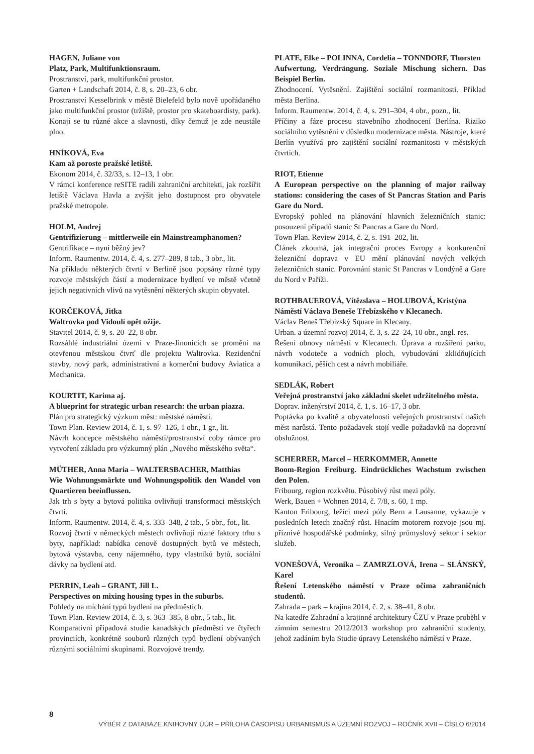HAGEN, Juliane von
Platz, Park, Multifunktionsraum.
Prostranství, park, multifunkční prostor.
Garten + Landschaft 2014, č. 8, s. 20–23, 6 obr.
Prostranství Kesselbrink v městě Bielefeld bylo nově upořádaného jako multifunkční prostor (tržiště, prostor pro skateboardisty, park). Konají se tu různé akce a slavnosti, díky čemuž je zde neustále plno.
HNÍKOVÁ, Eva
Kam až poroste pražské letiště.
Ekonom 2014, č. 32/33, s. 12–13, 1 obr.
V rámci konference reSITE radili zahraniční architekti, jak rozšířit letiště Václava Havla a zvýšit jeho dostupnost pro obyvatele pražské metropole.
HOLM, Andrej
Gentrifizierung – mittlerweile ein Mainstreamphänomen?
Gentrifikace – nyní běžný jev?
Inform. Raumentw. 2014, č. 4, s. 277–289, 8 tab., 3 obr., lit.
Na příkladu některých čtvrtí v Berlíně jsou popsány různé typy rozvoje městských částí a modernizace bydlení ve městě včetně jejich negativních vlivů na vytěsnění některých skupin obyvatel.
KORČEKOVÁ, Jitka
Waltrovka pod Vidoulí opět ožije.
Stavitel 2014, č. 9, s. 20–22, 8 obr.
Rozsáhlé industriální území v Praze-Jinonicích se promění na otevřenou městskou čtvrť dle projektu Waltrovka. Rezidenční stavby, nový park, administrativní a komerční budovy Aviatica a Mechanica.
KOURTIT, Karima aj.
A blueprint for strategic urban research: the urban piazza.
Plán pro strategický výzkum měst: městské náměstí.
Town Plan. Review 2014, č. 1, s. 97–126, 1 obr., 1 gr., lit.
Návrh koncepce městského náměstí/prostranství coby rámce pro vytvoření základu pro výzkumný plán „Nového městského světa“.
MÜTHER, Anna Maria – WALTERSBACHER, Matthias
Wie Wohnungsmärkte und Wohnungspolitik den Wandel von Quartieren beeinflussen.
Jak trh s byty a bytová politika ovlivňují transformaci městských čtvrtí.
Inform. Raumentw. 2014, č. 4, s. 333–348, 2 tab., 5 obr., fot., lit.
Rozvoj čtvrtí v německých městech ovlivňují různé faktory trhu s byty, například: nabídka cenově dostupných bytů ve městech, bytová výstavba, ceny nájemného, typy vlastníků bytů, sociální dávky na bydlení atd.
PERRIN, Leah – GRANT, Jill L.
Perspectives on mixing housing types in the suburbs.
Pohledy na míchání typů bydlení na předměstích.
Town Plan. Review 2014, č. 3, s. 363–385, 8 obr., 5 tab., lit.
Komparativní případová studie kanadských předměstí ve čtyřech provinciích, konkrétně souborů různých typů bydlení obývaných různými sociálními skupinami. Rozvojové trendy.
PLATE, Elke – POLINNA, Cordelia – TONNDORF, Thorsten
Aufwertung. Verdrängung. Soziale Mischung sichern. Das Beispiel Berlin.
Zhodnocení. Vytěsnění. Zajištění sociální rozmanitosti. Příklad města Berlína.
Inform. Raumentw. 2014, č. 4, s. 291–304, 4 obr., pozn., lit.
Příčiny a fáze procesu stavebního zhodnocení Berlína. Riziko sociálního vytěsnění v důsledku modernizace města. Nástroje, které Berlín využívá pro zajištění sociální rozmanitosti v městských čtvrtích.
RIOT, Etienne
A European perspective on the planning of major railway stations: considering the cases of St Pancras Station and Paris Gare du Nord.
Evropský pohled na plánování hlavních železničních stanic: posouzení případů stanic St Pancras a Gare du Nord.
Town Plan. Review 2014, č. 2, s. 191–202, lit.
Článek zkoumá, jak integrační proces Evropy a konkurenční železniční doprava v EU mění plánování nových velkých železničních stanic. Porovnání stanic St Pancras v Londýně a Gare du Nord v Paříži.
ROTHBAUEROVÁ, Vítězslava – HOLUBOVÁ, Kristýna
Náměstí Václava Beneše Třebízského v Klecanech.
Václav Beneš Třebízský Square in Klecany.
Urban. a územní rozvoj 2014, č. 3, s. 22–24, 10 obr., angl. res.
Řešení obnovy náměstí v Klecanech. Úprava a rozšíření parku, návrh vodoteče a vodních ploch, vybudování zklidňujících komunikací, pěších cest a návrh mobiliáře.
SEDLÁK, Robert
Veřejná prostranství jako základní skelet udržitelného města.
Doprav. inženýrství 2014, č. 1, s. 16–17, 3 obr.
Poptávka po kvalitě a obyvatelnosti veřejných prostranství našich měst narůstá. Tento požadavek stojí vedle požadavků na dopravní obslužnost.
SCHERRER, Marcel – HERKOMMER, Annette
Boom-Region Freiburg. Eindrückliches Wachstum zwischen den Polen.
Fribourg, region rozkvětu. Působivý růst mezi póly.
Werk, Bauen + Wohnen 2014, č. 7/8, s. 60, 1 mp.
Kanton Fribourg, ležící mezi póly Bern a Lausanne, vykazuje v posledních letech značný růst. Hnacím motorem rozvoje jsou mj. příznivé hospodářské podmínky, silný průmyslový sektor i sektor služeb.
VONEŠOVÁ, Veronika – ZAMRZLOVÁ, Irena – SLÁNSKÝ, Karel
Řešení Letenského náměstí v Praze očima zahraničních studentů.
Zahrada – park – krajina 2014, č. 2, s. 38–41, 8 obr.
Na katedře Zahradní a krajinné architektury ČZU v Praze proběhl v zimním semestru 2012/2013 workshop pro zahraniční studenty, jehož zadáním byla Studie úpravy Letenského náměstí v Praze.
8
VÝBĚR Z DATABÁZE KNIHOVNY ÚÚR – PŘÍLOHA ČASOPISU URBANISMUS A ÚZEMNÍ ROZVOJ – ROČNÍK XVII – ČÍSLO 6/2014